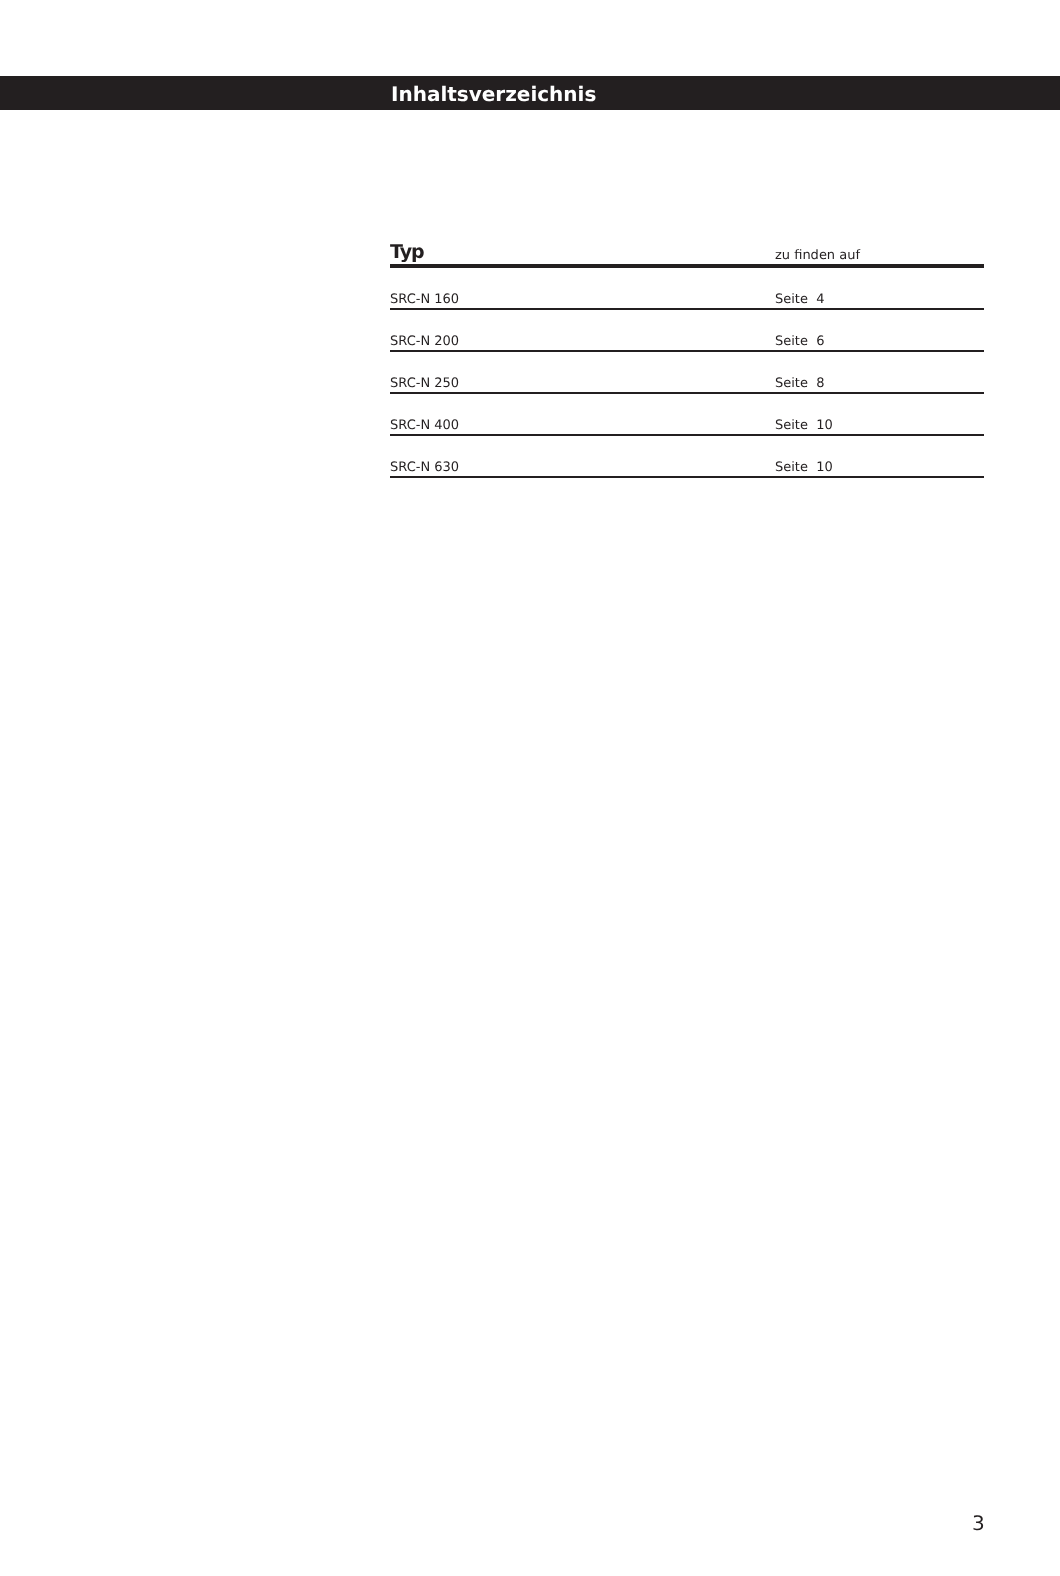Inhaltsverzeichnis
| Typ | zu finden auf |
| --- | --- |
| SRC-N 160 | Seite 4 |
| SRC-N 200 | Seite 6 |
| SRC-N 250 | Seite 8 |
| SRC-N 400 | Seite 10 |
| SRC-N 630 | Seite 10 |
3